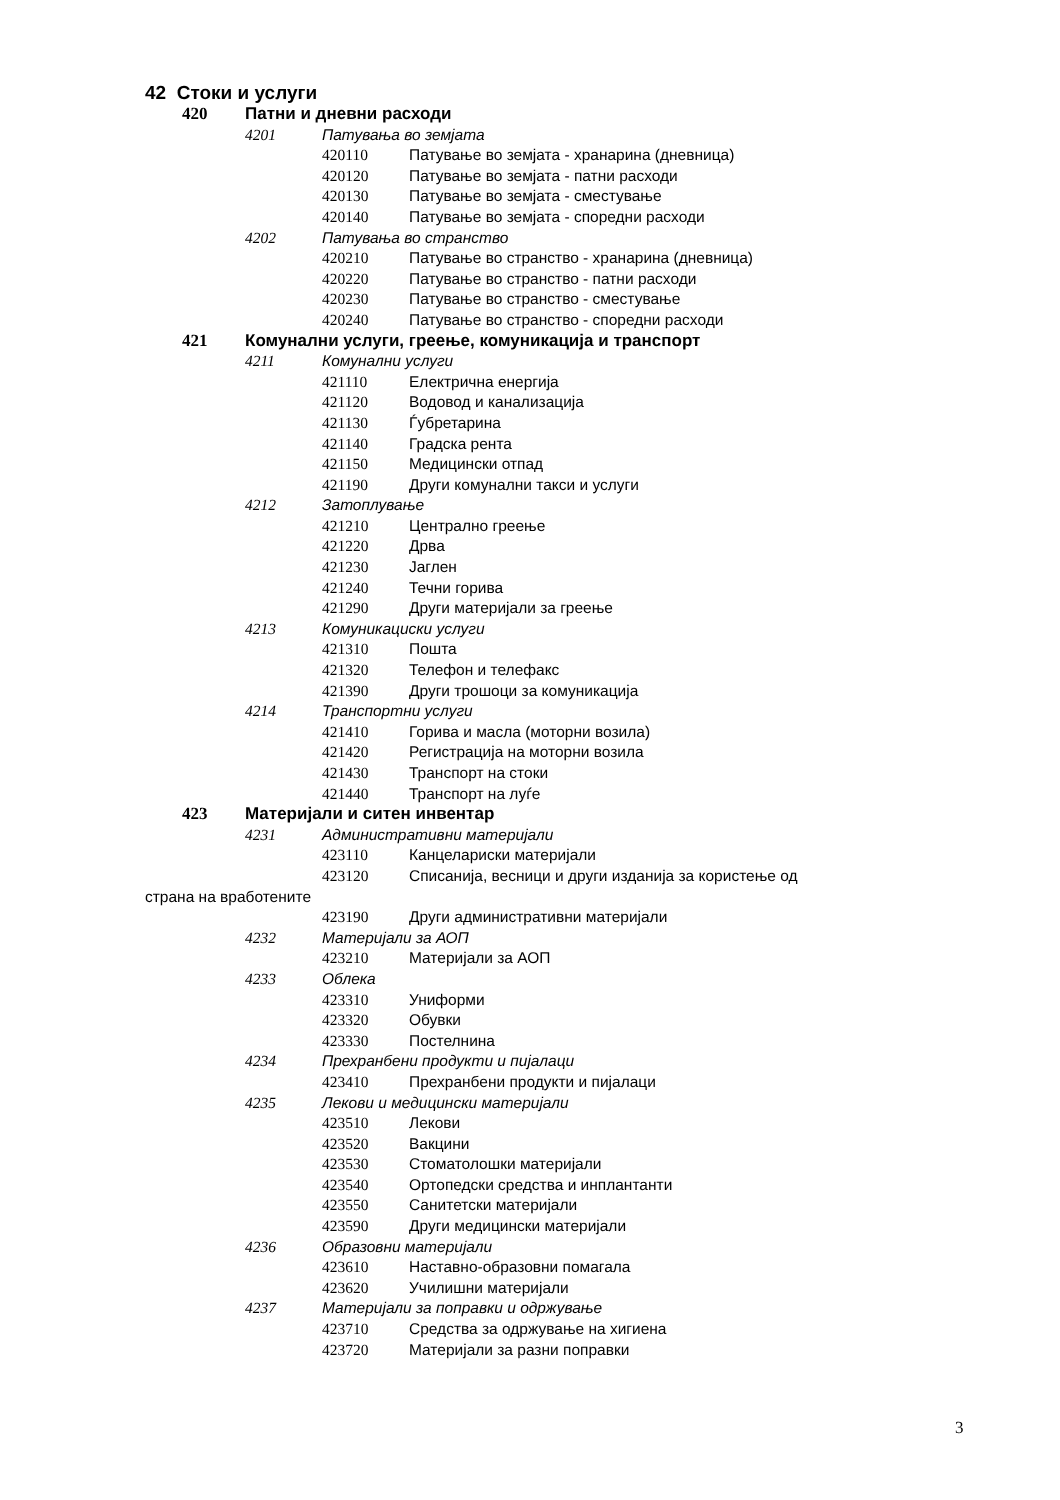42 Стоки и услуги
420 Патни и дневни расходи
4201 Патувања во земјата
420110 Патување во земјата - хранарина (дневница)
420120 Патување во земјата - патни расходи
420130 Патување во земјата - сместување
420140 Патување во земјата - споредни расходи
4202 Патувања во странство
420210 Патување во странство - хранарина (дневница)
420220 Патување во странство - патни расходи
420230 Патување во странство - сместување
420240 Патување во странство - споредни расходи
421 Комунални услуги, греење, комуникација и транспорт
4211 Комунални услуги
421110 Електрична енергија
421120 Водовод и канализација
421130 Ѓубретарина
421140 Градска рента
421150 Медицински отпад
421190 Други комунални такси и услуги
4212 Затоплување
421210 Централно греење
421220 Дрва
421230 Јаглен
421240 Течни горива
421290 Други материјали за греење
4213 Комуникациски услуги
421310 Пошта
421320 Телефон и телефакс
421390 Други трошоци за комуникација
4214 Транспортни услуги
421410 Горива и масла (моторни возила)
421420 Регистрација на моторни возила
421430 Транспорт на стоки
421440 Транспорт на луѓе
423 Материјали и ситен инвентар
4231 Административни материјали
423110 Канцелариски материјали
423120 Списанија, весници и други изданија за користење од
страна на вработените
423190 Други административни материјали
4232 Материјали за АОП
423210 Материјали за АОП
4233 Облека
423310 Униформи
423320 Обувки
423330 Постелнина
4234 Прехранбени продукти и пијалаци
423410 Прехранбени продукти и пијалаци
4235 Лекови и медицински материјали
423510 Лекови
423520 Вакцини
423530 Стоматолошки материјали
423540 Ортопедски средства и инплантанти
423550 Санитетски материјали
423590 Други медицински материјали
4236 Образовни материјали
423610 Наставно-образовни помагала
423620 Училишни материјали
4237 Материјали за поправки и одржување
423710 Средства за одржување на хигиена
423720 Материјали за разни поправки
3